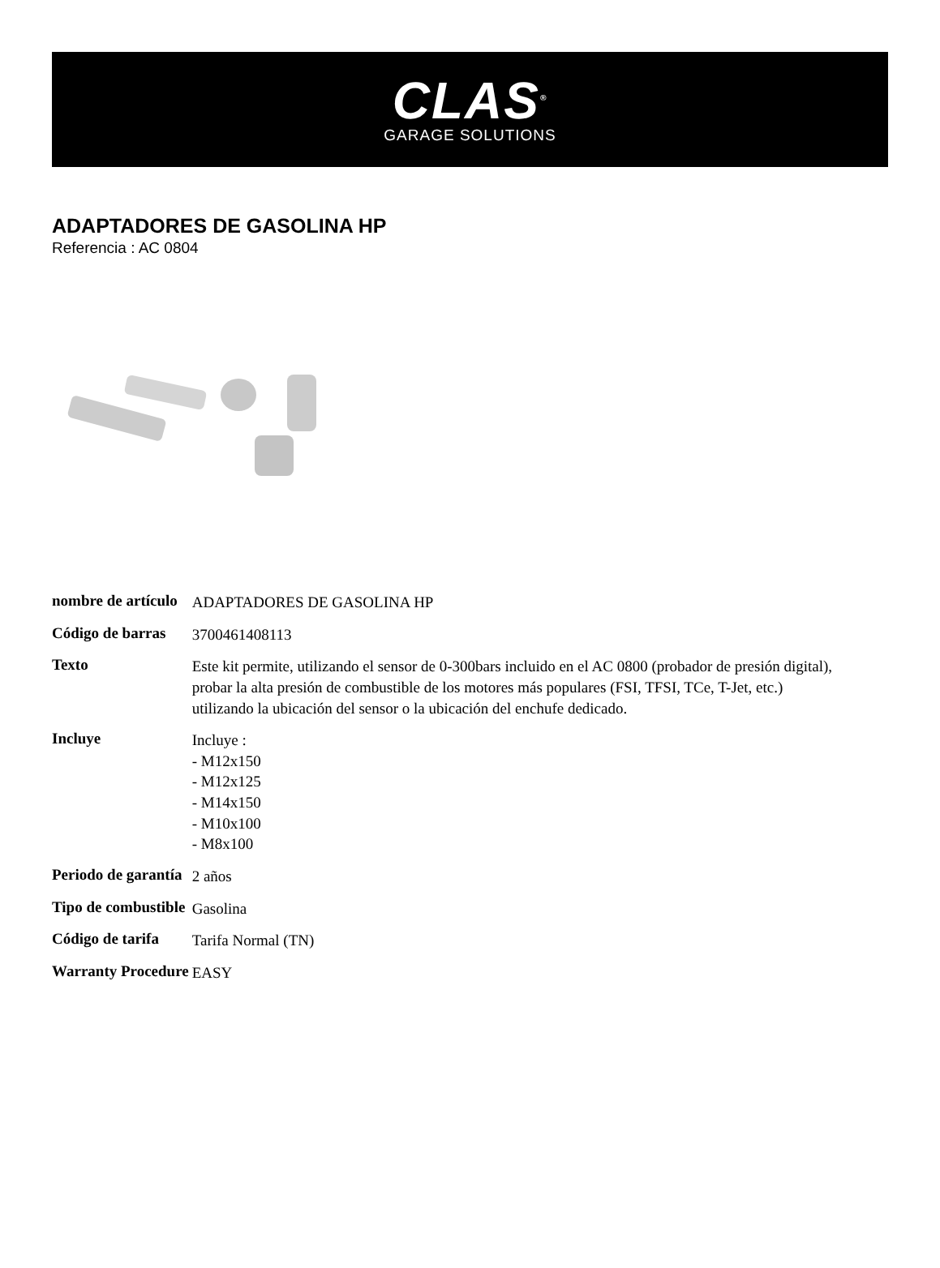CLAS<sup>®</sup>
GARAGE SOLUTIONS
ADAPTADORES DE GASOLINA HP
Referencia : AC 0804
| nombre de artículo | ADAPTADORES DE GASOLINA HP |
| Código de barras | 3700461408113 |
| Texto | Este kit permite, utilizando el sensor de 0-300bars incluido en el AC 0800 (probador de presión digital), probar la alta presión de combustible de los motores más populares (FSI, TFSI, TCe, T-Jet, etc.) utilizando la ubicación del sensor o la ubicación del enchufe dedicado. |
| Incluye | Incluye : - M12x150 - M12x125 - M14x150 - M10x100 - M8x100 |
| Periodo de garantía | 2 años |
| Tipo de combustible | Gasolina |
| Código de tarifa | Tarifa Normal (TN) |
| Warranty Procedure | EASY |